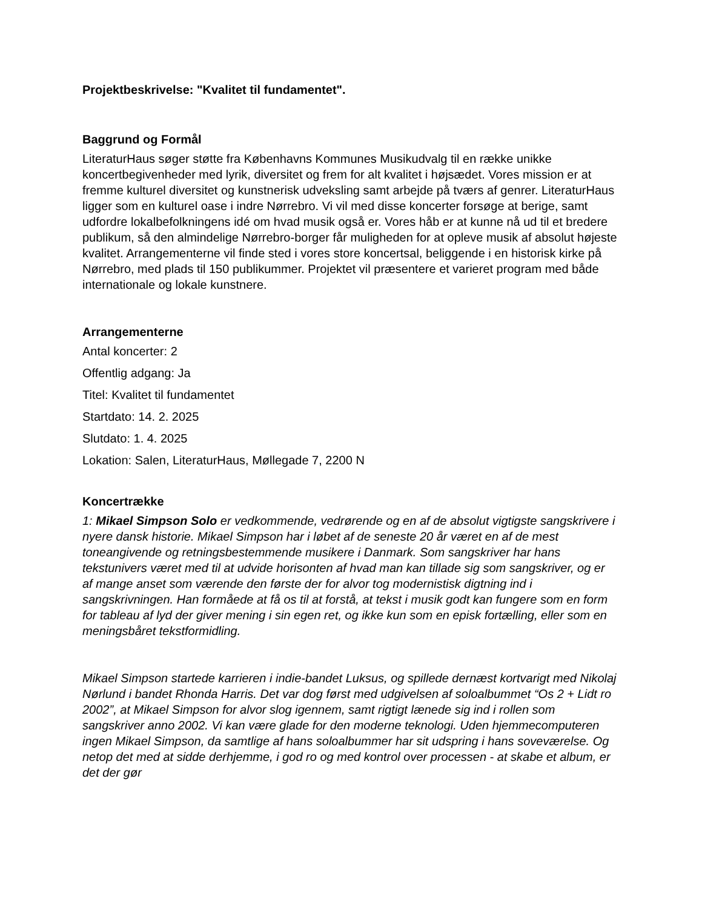Projektbeskrivelse: "Kvalitet til fundamentet".
Baggrund og Formål
LiteraturHaus søger støtte fra Københavns Kommunes Musikudvalg til en række unikke koncertbegivenheder med lyrik, diversitet og frem for alt kvalitet i højsædet. Vores mission er at fremme kulturel diversitet og kunstnerisk udveksling samt arbejde på tværs af genrer. LiteraturHaus ligger som en kulturel oase i indre Nørrebro. Vi vil med disse koncerter forsøge at berige, samt udfordre lokalbefolkningens idé om hvad musik også er. Vores håb er at kunne nå ud til et bredere publikum, så den almindelige Nørrebro-borger får muligheden for at opleve musik af absolut højeste kvalitet. Arrangementerne vil finde sted i vores store koncertsal, beliggende i en historisk kirke på Nørrebro, med plads til 150 publikummer. Projektet vil præsentere et varieret program med både internationale og lokale kunstnere.
Arrangementerne
Antal koncerter: 2
Offentlig adgang: Ja
Titel: Kvalitet til fundamentet
Startdato: 14. 2. 2025
Slutdato: 1. 4. 2025
Lokation: Salen, LiteraturHaus, Møllegade 7, 2200 N
Koncertrække
1: Mikael Simpson Solo er vedkommende, vedrørende og en af de absolut vigtigste sangskrivere i nyere dansk historie. Mikael Simpson har i løbet af de seneste 20 år været en af de mest toneangivende og retningsbestemmende musikere i Danmark. Som sangskriver har hans tekstunivers været med til at udvide horisonten af hvad man kan tillade sig som sangskriver, og er af mange anset som værende den første der for alvor tog modernistisk digtning ind i sangskrivningen. Han formåede at få os til at forstå, at tekst i musik godt kan fungere som en form for tableau af lyd der giver mening i sin egen ret, og ikke kun som en episk fortælling, eller som en meningsbåret tekstformidling.
Mikael Simpson startede karrieren i indie-bandet Luksus, og spillede dernæst kortvarigt med Nikolaj Nørlund i bandet Rhonda Harris. Det var dog først med udgivelsen af soloalbummet “Os 2 + Lidt ro 2002”, at Mikael Simpson for alvor slog igennem, samt rigtigt lænede sig ind i rollen som sangskriver anno 2002. Vi kan være glade for den moderne teknologi. Uden hjemmecomputeren ingen Mikael Simpson, da samtlige af hans soloalbummer har sit udspring i hans soveværelse. Og netop det med at sidde derhjemme, i god ro og med kontrol over processen - at skabe et album, er det der gør